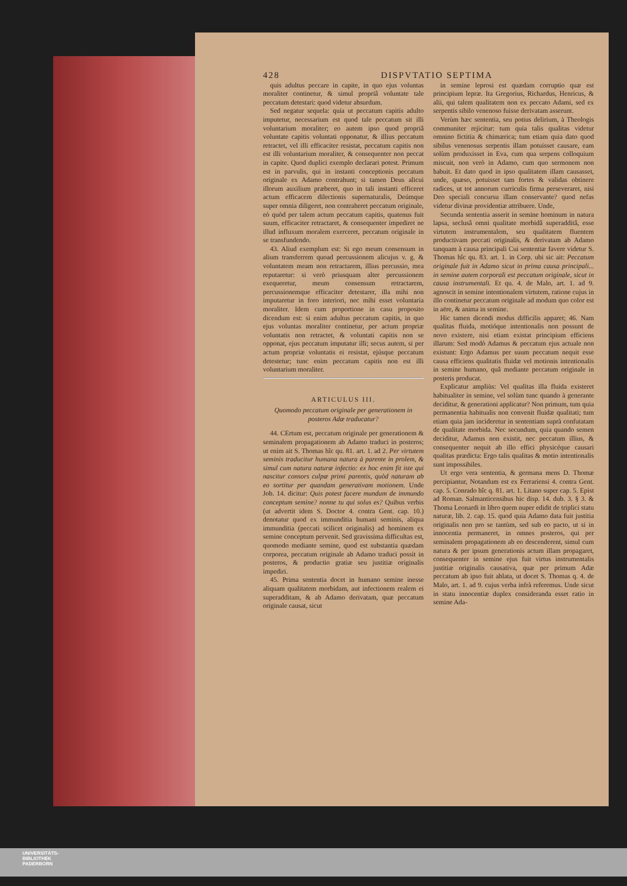428 DISPVTATIO SEPTIMA
quis adultus peccare in capite, in quo ejus voluntas moraliter continetur, & simul propriâ voluntate tale peccatum detestari: quod videtur absurdum.
Sed negatur sequela: quia ut peccatum capitis adulto imputetur, necessarium est quod tale peccatum sit illi voluntarium moraliter; eo autem ipso quod propriâ voluntate capitis voluntati opponatur, & illius peccatum retractet, vel illi efficaciter resistat, peccatum capitis non est illi voluntarium moraliter, & consequenter non peccat in capite. Quod duplici exemplo declarari potest. Primum est in parvulis, qui in instanti conceptionis peccatum originale ex Adamo contrahunt; si tamen Deus alicui illorum auxilium præberet, quo in tali instanti efficeret actum efficacem dilectionis supernaturalis, Deúmque super omnia diligeret, non contraheret peccatum originale, eò quòd per talem actum peccatum capitis, quatenus fuit suum, efficaciter retractaret, & consequenter impediret ne illud influxum moralem exerceret, peccatum originale in se transfundendo.
43. Aliud exemplum est: Si ego meum consensum in alium transferrem quoad percussionem alicujus v. g. & voluntatem meam non retractarem, illius percussio, mea reputaretur: si verò priusquam alter percussionem exequeretur, meum consensum retractarem, percussionemque efficaciter detestarer, illa mihi non imputaretur in foro interiori, nec mihi esset voluntaria moraliter. Idem cum proportione in casu proposito dicendum est: si enim adultus peccatum capitis, in quo ejus voluntas moraliter continetur, per actum propriæ voluntatis non retractet, & voluntati capitis non se opponat, ejus peccatum imputatur illi; secus autem, si per actum propriæ voluntatis ei resistat, ejúsque peccatum detestetur; tunc enim peccatum capitis non est illi voluntarium moraliter.
ARTICULUS III.
Quomodo peccatum originale per generationem in posteros Adæ traducatur?
44. CErtum est, peccatum originale per generationem & seminalem propagationem ab Adamo traduci in posteros; ut enim ait S. Thomas hîc qu. 81. art. 1. ad 2. Per virtutem seminis traducitur humana natura à parente in prolem, & simul cum natura naturæ infectio: ex hoc enim fit iste qui nascitur consors culpæ primi parentis, quòd naturam ab eo sortitur per quandam generativam motionem. Unde Job. 14. dicitur: Quis potest facere mundum de immundo conceptum semine? nonne tu qui solus es? Quibus verbis (ut advertit idem S. Doctor 4. contra Gent. cap. 10.) denotatur quod ex immunditia humani seminis, aliqua immunditia (peccati scilicet originalis) ad hominem ex semine conceptum pervenit. Sed gravissima difficultas est, quomodo mediante semine, quod est substantia quædam corporea, peccatum originale ab Adamo traduci possit in posteros, & productio gratiæ seu justitiæ originalis impediri.
45. Prima sententia docet in humano semine inesse aliquam qualitatem morbidam, aut infectionem realem ei superadditam, & ab Adamo derivatam, quæ peccatum originale causat, sicut
in semine leprosi est quædam corruptio quæ est principium lepræ. Ita Gregorius, Richardus, Henricus, & alii, qui talem qualitatem non ex peccato Adami, sed ex serpentis sibilo venenoso fuisse derivatam asserunt.
Verùm hæc sententia, seu potius delirium, à Theologis communiter rejicitur: tum quia talis qualitas videtur omnino fictitia & chimærica; tum etiam quia dato quod sibilus venenosus serpentis illam potuisset causare, eam solùm produxisset in Eva, cum qua serpens colloquium miscuit, non verò in Adamo, cum quo sermonem non habuit. Et dato quod in ipso qualitatem illam causasset, unde, quæso, potuisset tam fortes & validas obtinere radices, ut tot annorum curriculis firma perseveraret, nisi Deo speciali concursu illam conservante? quod nefas videtur divinæ providentiæ attribuere. Unde,
Secunda sententia asserit in semine hominum in natura lapsa, seclusâ omni qualitate morbidâ superadditâ, esse virtutem instrumentalem, seu qualitatem fluentem productivam peccati originalis, & derivatam ab Adamo tanquam à causa principali Cui sententiæ favere videtur S. Thomas hîc qu. 83. art. 1. in Corp. ubi sic ait: Peccatum originale fuit in Adamo sicut in prima causa principali... in semine autem corporali est peccatum originale, sicut in causa instrumentali. Et qu. 4. de Malo, art. 1. ad 9. agnoscit in semine intentionalem virtutem, ratione cujus in illo continetur peccatum originale ad modum quo color est in aëre, & anima in semine.
Hic tamen dicendi modus difficilis apparet; 46. Nam qualitas fluida, motióque intentionalis non possunt de novo existere, nisi etiam existat principium efficiens illarum: Sed modò Adamus & peccatum ejus actuale non existunt: Ergo Adamus per suum peccatum nequit esse causa efficiens qualitatis fluidæ vel motionis intentionalis in semine humano, quâ mediante peccatum originale in posteris producat.
Explicatur ampliùs: Vel qualitas illa fluida existeret habitualiter in semine, vel solùm tunc quando à generante deciditur, & generationi applicatur? Non primum, tum quia permanentia habitualis non convenit fluidæ qualitati; tum etiam quia jam incideretur in sententiam suprà confutatam de qualitate morbida. Nec secundum, quia quando semen deciditur, Adamus non existit, nec peccatum illius, & consequenter nequit ab illo effici physicéque causari qualitas prædicta: Ergo talis qualitas & motio intentionalis sunt impossibiles.
Ut ergo vera sententia, & germana mens D. Thomæ percipiantur, Notandum est ex Ferrariensi 4. contra Gent. cap. 5. Conrado hîc q. 81. art. 1. Litano super cap. 5. Epist ad Roman. Salmanticensibus hic disp. 14. dub. 3. § 3. & Thoma Leonardi in libro quem nuper edidit de triplici statu naturæ, lib. 2. cap. 15. quod quia Adamo data fuit justitia originalis non pro se tantùm, sed sub eo pacto, ut si in innocentia permaneret, in omnes posteros, qui per seminalem propagationem ab eo descenderent, simul cum natura & per ipsum generationis actum illam propagaret, consequenter in semine ejus fuit virtus instrumentalis justitiæ originalis causativa, quæ per primum Adæ peccatum ab ipso fuit ablata, ut docet S. Thomas q. 4. de Malo, art. 1. ad 9. cujus verba infrà referemus. Unde sicut in statu innocentiæ duplex consideranda esset ratio in semine Ada-
UNIVERSITÄTS-
BIBLIOTHEK
PADERBORN